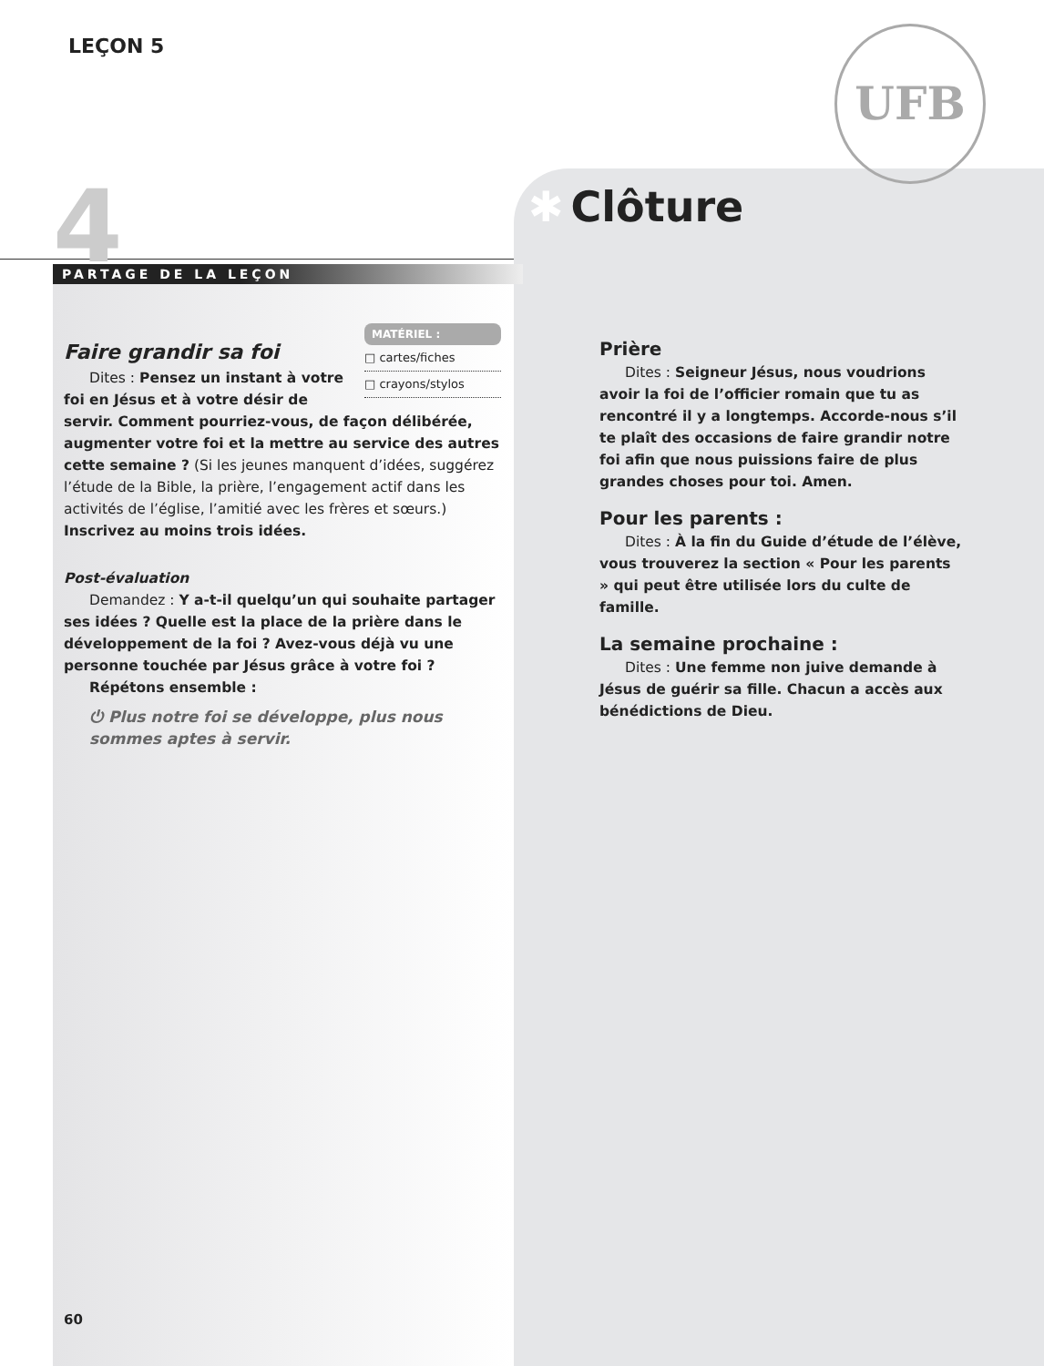UFB
LEÇON 5
4 PARTAGE DE LA LEÇON
✱ Clôture
MATÉRIEL :
□ cartes/fiches
□ crayons/stylos
Faire grandir sa foi
Dites : Pensez un instant à votre foi en Jésus et à votre désir de servir. Comment pourriez-vous, de façon délibérée, augmenter votre foi et la mettre au service des autres cette semaine ? (Si les jeunes manquent d’idées, suggérez l’étude de la Bible, la prière, l’engagement actif dans les activités de l’église, l’amitié avec les frères et sœurs.) Inscrivez au moins trois idées.
Post-évaluation
Demandez : Y a-t-il quelqu’un qui souhaite partager ses idées ? Quelle est la place de la prière dans le développement de la foi ? Avez-vous déjà vu une personne touchée par Jésus grâce à votre foi ?
Répétons ensemble :
⏻ Plus notre foi se développe, plus nous sommes aptes à servir.
Prière
Dites : Seigneur Jésus, nous voudrions avoir la foi de l’officier romain que tu as rencontré il y a longtemps. Accorde-nous s’il te plaît des occasions de faire grandir notre foi afin que nous puissions faire de plus grandes choses pour toi. Amen.
Pour les parents :
Dites : À la fin du Guide d’étude de l’élève, vous trouverez la section « Pour les parents » qui peut être utilisée lors du culte de famille.
La semaine prochaine :
Dites : Une femme non juive demande à Jésus de guérir sa fille. Chacun a accès aux bénédictions de Dieu.
60